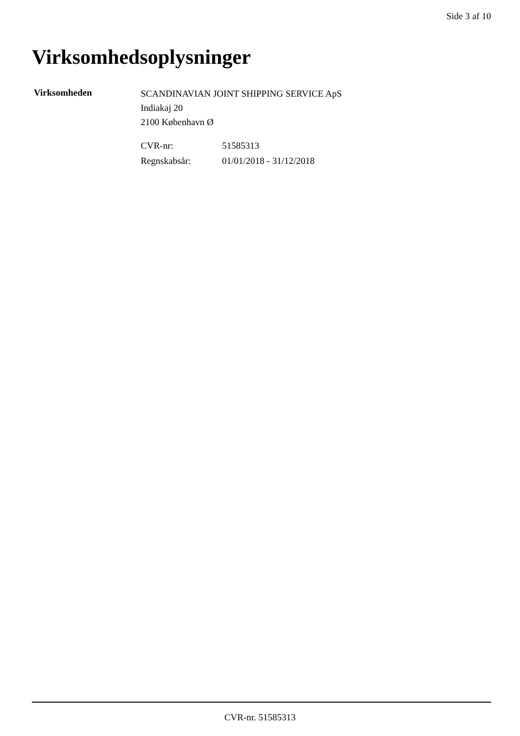Side 3 af 10
Virksomhedsoplysninger
Virksomheden
SCANDINAVIAN JOINT SHIPPING SERVICE ApS
Indiakaj 20
2100 København Ø
| CVR-nr: | 51585313 |
| Regnskabsår: | 01/01/2018 - 31/12/2018 |
CVR-nr. 51585313